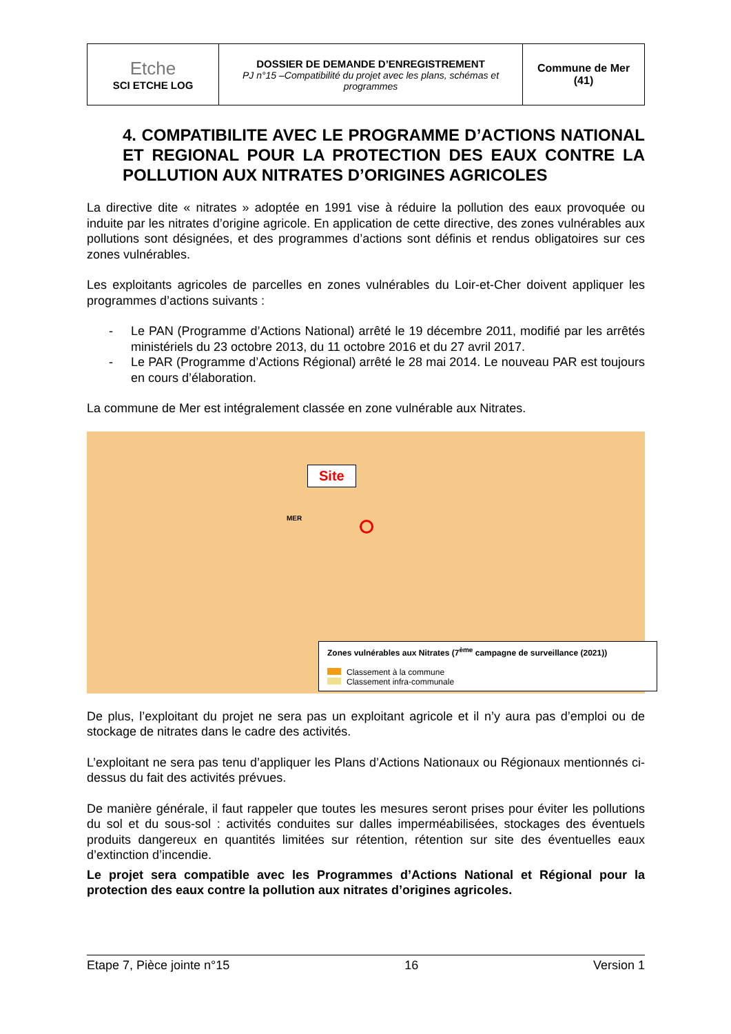| Etche SCI ETCHE LOG | DOSSIER DE DEMANDE D’ENREGISTREMENT PJ n°15 –Compatibilité du projet avec les plans, schémas et programmes | Commune de Mer (41) |
4. COMPATIBILITE AVEC LE PROGRAMME D’ACTIONS NATIONAL ET REGIONAL POUR LA PROTECTION DES EAUX CONTRE LA POLLUTION AUX NITRATES D’ORIGINES AGRICOLES
La directive dite « nitrates » adoptée en 1991 vise à réduire la pollution des eaux provoquée ou induite par les nitrates d’origine agricole. En application de cette directive, des zones vulnérables aux pollutions sont désignées, et des programmes d’actions sont définis et rendus obligatoires sur ces zones vulnérables.
Les exploitants agricoles de parcelles en zones vulnérables du Loir-et-Cher doivent appliquer les programmes d’actions suivants :
- Le PAN (Programme d’Actions National) arrêté le 19 décembre 2011, modifié par les arrêtés ministériels du 23 octobre 2013, du 11 octobre 2016 et du 27 avril 2017.
- Le PAR (Programme d’Actions Régional) arrêté le 28 mai 2014. Le nouveau PAR est toujours en cours d’élaboration.
La commune de Mer est intégralement classée en zone vulnérable aux Nitrates.
Site
MER
Zones vulnérables aux Nitrates (7<sup>ème</sup> campagne de surveillance (2021))
Classement à la commune
Classement infra-communale
De plus, l’exploitant du projet ne sera pas un exploitant agricole et il n’y aura pas d’emploi ou de stockage de nitrates dans le cadre des activités.
L’exploitant ne sera pas tenu d’appliquer les Plans d’Actions Nationaux ou Régionaux mentionnés ci-dessus du fait des activités prévues.
De manière générale, il faut rappeler que toutes les mesures seront prises pour éviter les pollutions du sol et du sous-sol : activités conduites sur dalles imperméabilisées, stockages des éventuels produits dangereux en quantités limitées sur rétention, rétention sur site des éventuelles eaux d’extinction d’incendie.
Le projet sera compatible avec les Programmes d’Actions National et Régional pour la protection des eaux contre la pollution aux nitrates d’origines agricoles.
Etape 7, Pièce jointe n°15 16 Version 1